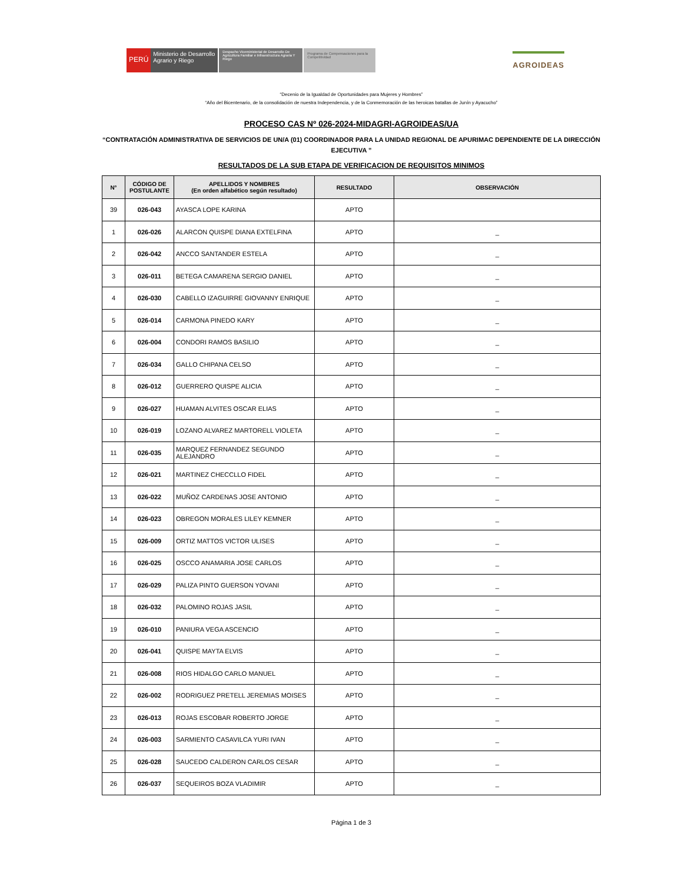PERÚ
Ministerio de Desarrollo Agrario y Riego
Despacho Viceministerial de Desarrollo De Agricultura Familiar e Infraestructura Agraria Y Riego
Programa de Compensaciones para la Competitividad
AGROIDEAS
“Decenio de la Igualdad de Oportunidades para Mujeres y Hombres”
“Año del Bicentenario, de la consolidación de nuestra Independencia, y de la Conmemoración de las heroicas batallas de Junín y Ayacucho”
PROCESO CAS Nº 026-2024-MIDAGRI-AGROIDEAS/UA
“CONTRATACIÓN ADMINISTRATIVA DE SERVICIOS DE UN/A (01) COORDINADOR PARA LA UNIDAD REGIONAL DE APURIMAC DEPENDIENTE DE LA DIRECCIÓN EJECUTIVA ”
RESULTADOS DE LA SUB ETAPA DE VERIFICACION DE REQUISITOS MINIMOS
| N° | CÓDIGO DE POSTULANTE | APELLIDOS Y NOMBRES (En orden alfabético según resultado) | RESULTADO | OBSERVACIÓN |
| --- | --- | --- | --- | --- |
| 39 | 026-043 | AYASCA LOPE KARINA | APTO | |
| 1 | 026-026 | ALARCON QUISPE DIANA EXTELFINA | APTO | _ |
| 2 | 026-042 | ANCCO SANTANDER ESTELA | APTO | _ |
| 3 | 026-011 | BETEGA CAMARENA SERGIO DANIEL | APTO | _ |
| 4 | 026-030 | CABELLO IZAGUIRRE GIOVANNY ENRIQUE | APTO | _ |
| 5 | 026-014 | CARMONA PINEDO KARY | APTO | _ |
| 6 | 026-004 | CONDORI RAMOS BASILIO | APTO | _ |
| 7 | 026-034 | GALLO CHIPANA CELSO | APTO | _ |
| 8 | 026-012 | GUERRERO QUISPE ALICIA | APTO | _ |
| 9 | 026-027 | HUAMAN ALVITES OSCAR ELIAS | APTO | _ |
| 10 | 026-019 | LOZANO ALVAREZ MARTORELL VIOLETA | APTO | _ |
| 11 | 026-035 | MARQUEZ FERNANDEZ SEGUNDO ALEJANDRO | APTO | _ |
| 12 | 026-021 | MARTINEZ CHECCLLO FIDEL | APTO | _ |
| 13 | 026-022 | MUÑOZ CARDENAS JOSE ANTONIO | APTO | _ |
| 14 | 026-023 | OBREGON MORALES LILEY KEMNER | APTO | _ |
| 15 | 026-009 | ORTIZ MATTOS VICTOR ULISES | APTO | _ |
| 16 | 026-025 | OSCCO ANAMARIA JOSE CARLOS | APTO | _ |
| 17 | 026-029 | PALIZA PINTO GUERSON YOVANI | APTO | _ |
| 18 | 026-032 | PALOMINO ROJAS JASIL | APTO | _ |
| 19 | 026-010 | PANIURA VEGA ASCENCIO | APTO | _ |
| 20 | 026-041 | QUISPE MAYTA ELVIS | APTO | _ |
| 21 | 026-008 | RIOS HIDALGO CARLO MANUEL | APTO | _ |
| 22 | 026-002 | RODRIGUEZ PRETELL JEREMIAS MOISES | APTO | _ |
| 23 | 026-013 | ROJAS ESCOBAR ROBERTO JORGE | APTO | _ |
| 24 | 026-003 | SARMIENTO CASAVILCA YURI IVAN | APTO | _ |
| 25 | 026-028 | SAUCEDO CALDERON CARLOS CESAR | APTO | _ |
| 26 | 026-037 | SEQUEIROS BOZA VLADIMIR | APTO | _ |
Página 1 de 3